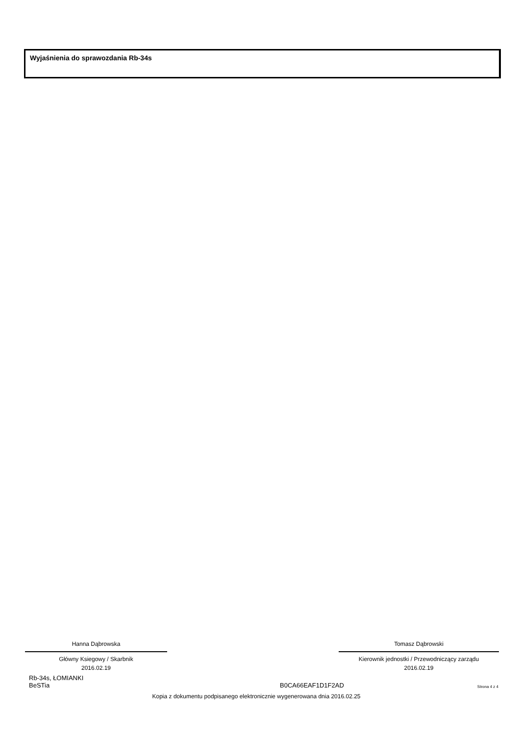Wyjaśnienia do sprawozdania Rb-34s
Hanna Dąbrowska
Główny Ksiegowy / Skarbnik
2016.02.19
Tomasz Dąbrowski
Kierownik jednostki / Przewodniczący zarządu
2016.02.19
Rb-34s, ŁOMIANKI
BeSTia
B0CA66EAF1D1F2AD
Strona 4 z 4
Kopia z dokumentu podpisanego elektronicznie wygenerowana dnia 2016.02.25